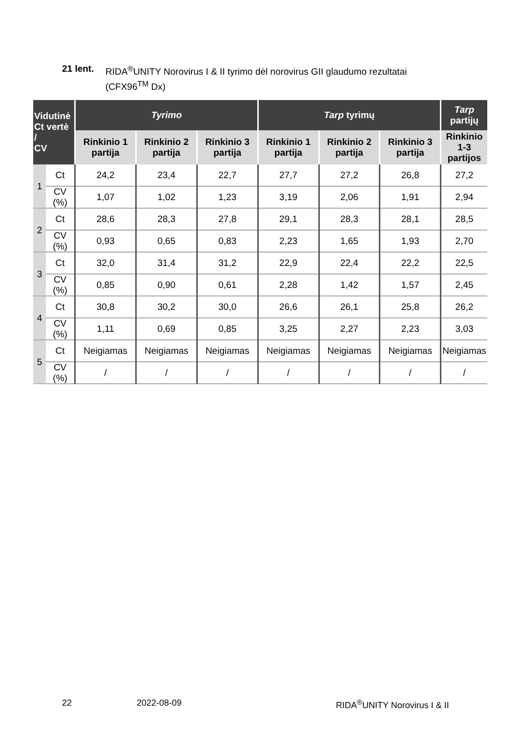21 lent. RIDA<sup>®</sup>UNITY Norovirus I & II tyrimo dėl norovirus GII glaudumo rezultatai
(CFX96<sup>TM</sup> Dx)
| Vidutinė Ct vertė / CV | | Tyrimo | | | Tarp tyrimų | | | Tarp partijų |
| --- | --- | --- | --- | --- | --- | --- | --- | --- |
| | | Rinkinio 1 partija | Rinkinio 2 partija | Rinkinio 3 partija | Rinkinio 1 partija | Rinkinio 2 partija | Rinkinio 3 partija | Rinkinio 1-3 partijos |
| 1 | Ct | 24,2 | 23,4 | 22,7 | 27,7 | 27,2 | 26,8 | 27,2 |
| | CV (%) | 1,07 | 1,02 | 1,23 | 3,19 | 2,06 | 1,91 | 2,94 |
| 2 | Ct | 28,6 | 28,3 | 27,8 | 29,1 | 28,3 | 28,1 | 28,5 |
| | CV (%) | 0,93 | 0,65 | 0,83 | 2,23 | 1,65 | 1,93 | 2,70 |
| 3 | Ct | 32,0 | 31,4 | 31,2 | 22,9 | 22,4 | 22,2 | 22,5 |
| | CV (%) | 0,85 | 0,90 | 0,61 | 2,28 | 1,42 | 1,57 | 2,45 |
| 4 | Ct | 30,8 | 30,2 | 30,0 | 26,6 | 26,1 | 25,8 | 26,2 |
| | CV (%) | 1,11 | 0,69 | 0,85 | 3,25 | 2,27 | 2,23 | 3,03 |
| 5 | Ct | Neigiamas | Neigiamas | Neigiamas | Neigiamas | Neigiamas | Neigiamas | Neigiamas |
| | CV (%) | / | / | / | / | / | / | / |
22 2022-08-09 RIDA<sup>®</sup>UNITY Norovirus I & II